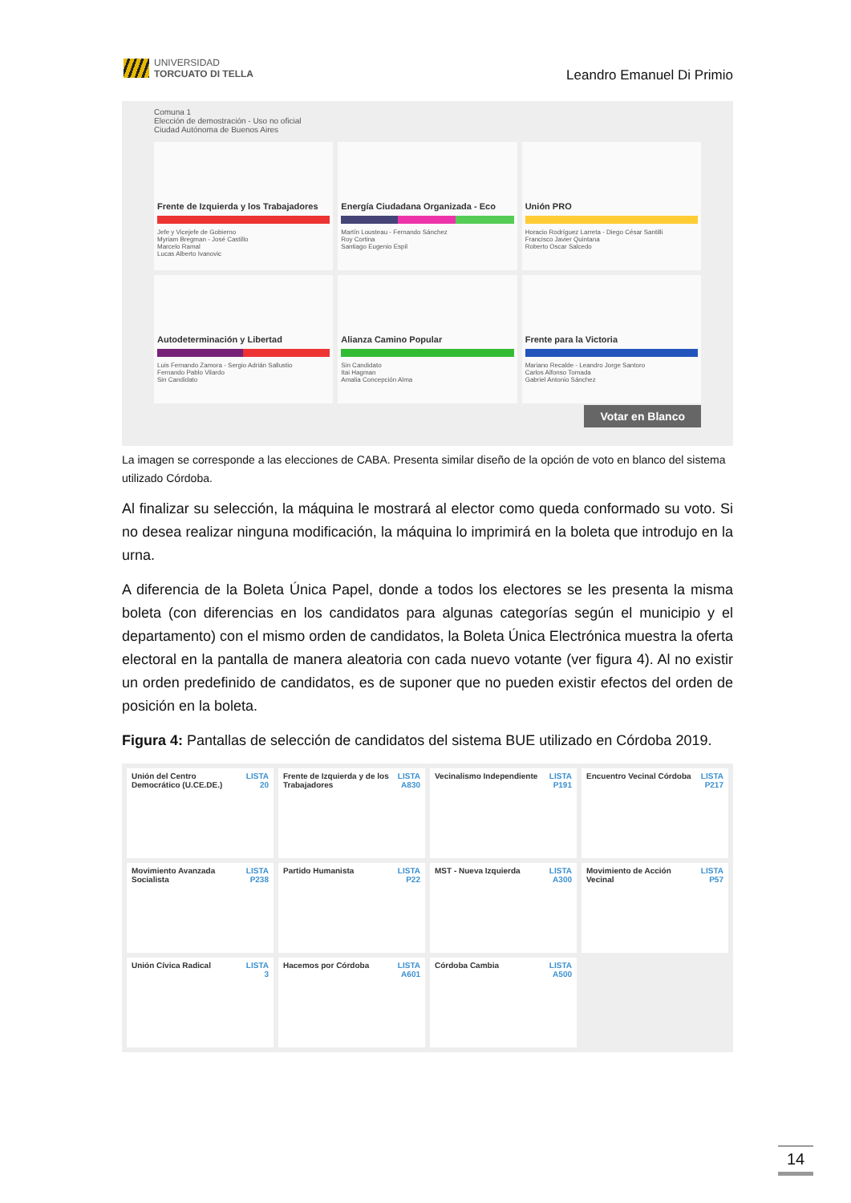UNIVERSIDAD
TORCUATO DI TELLA
Leandro Emanuel Di Primio
Comuna 1
Elección de demostración - Uso no oficial
Ciudad Autónoma de Buenos Aires
Frente de Izquierda y los Trabajadores
Jefe y Vicejefe de Gobierno
Myriam Bregman - José Castillo
Marcelo Ramal
Lucas Alberto Ivanovic
Energía Ciudadana Organizada - Eco
Martín Lousteau - Fernando Sánchez
Roy Cortina
Santiago Eugenio Espil
Unión PRO
Horacio Rodríguez Larreta - Diego César Santilli
Francisco Javier Quintana
Roberto Oscar Salcedo
Autodeterminación y Libertad
Luis Fernando Zamora - Sergio Adrián Sallustio
Fernando Pablo Vilardo
Sin Candidato
Alianza Camino Popular
Sin Candidato
Itai Hagman
Amalia Concepción Alma
Frente para la Victoria
Mariano Recalde - Leandro Jorge Santoro
Carlos Alfonso Tomada
Gabriel Antonio Sánchez
Votar en Blanco
La imagen se corresponde a las elecciones de CABA. Presenta similar diseño de la opción de voto en blanco del sistema utilizado Córdoba.
Al finalizar su selección, la máquina le mostrará al elector como queda conformado su voto. Si no desea realizar ninguna modificación, la máquina lo imprimirá en la boleta que introdujo en la urna.
A diferencia de la Boleta Única Papel, donde a todos los electores se les presenta la misma boleta (con diferencias en los candidatos para algunas categorías según el municipio y el departamento) con el mismo orden de candidatos, la Boleta Única Electrónica muestra la oferta electoral en la pantalla de manera aleatoria con cada nuevo votante (ver figura 4). Al no existir un orden predefinido de candidatos, es de suponer que no pueden existir efectos del orden de posición en la boleta.
Figura 4: Pantallas de selección de candidatos del sistema BUE utilizado en Córdoba 2019.
Unión del Centro Democrático (U.CE.DE.) LISTA
20
Frente de Izquierda y de los Trabajadores LISTA
A830
Vecinalismo Independiente LISTA
P191
Encuentro Vecinal Córdoba LISTA
P217
Movimiento Avanzada Socialista LISTA
P238
Partido Humanista LISTA
P22
MST - Nueva Izquierda LISTA
A300
Movimiento de Acción Vecinal LISTA
P57
Unión Cívica Radical LISTA
3
Hacemos por Córdoba LISTA
A601
Córdoba Cambia LISTA
A500
14